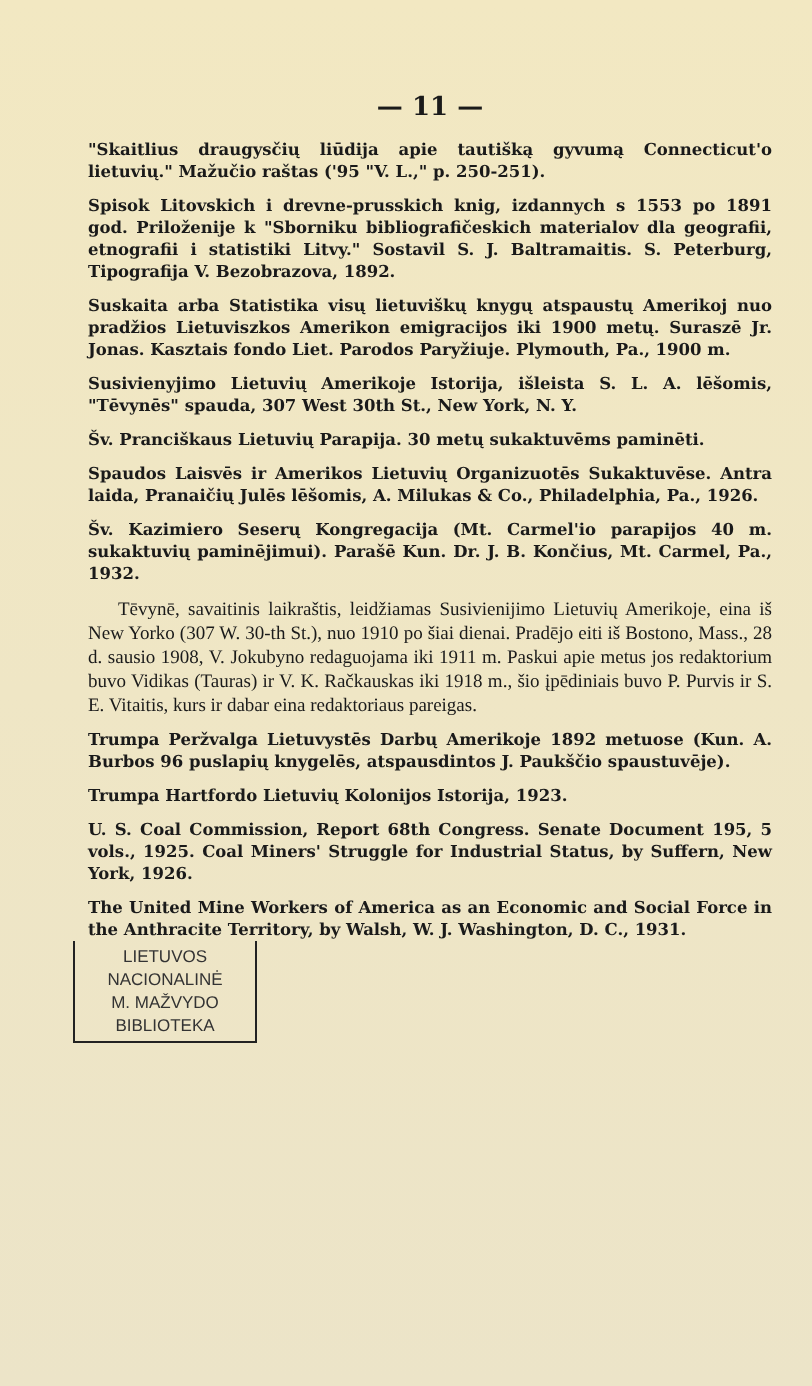— 11 —
"Skaitlius draugysčių liūdija apie tautišką gyvumą Connecticut'o lietuvių." Mažučio raštas ('95 "V. L.," p. 250-251).
Spisok Litovskich i drevne-prusskich knig, izdannych s 1553 po 1891 god. Priloženije k "Sborniku bibliografičeskich materialov dla geografii, etnografii i statistiki Litvy." Sostavil S. J. Baltramaitis. S. Peterburg, Tipografija V. Bezobrazova, 1892.
Suskaita arba Statistika visų lietuviškų knygų atspaustų Amerikoj nuo pradžios Lietuviszkos Amerikon emigracijos iki 1900 metų. Suraszē Jr. Jonas. Kasztais fondo Liet. Parodos Paryžiuje. Plymouth, Pa., 1900 m.
Susivienyjimo Lietuvių Amerikoje Istorija, išleista S. L. A. lēšomis, "Tēvynēs" spauda, 307 West 30th St., New York, N. Y.
Šv. Pranciškaus Lietuvių Parapija. 30 metų sukaktuvēms paminēti.
Spaudos Laisvēs ir Amerikos Lietuvių Organizuotēs Sukaktuvēse. Antra laida, Pranaičių Julēs lēšomis, A. Milukas & Co., Philadelphia, Pa., 1926.
Šv. Kazimiero Seserų Kongregacija (Mt. Carmel'io parapijos 40 m. sukaktuvių paminējimui). Parašē Kun. Dr. J. B. Končius, Mt. Carmel, Pa., 1932.
Tēvynē, savaitinis laikraštis, leidžiamas Susivienijimo Lietuvių Amerikoje, eina iš New Yorko (307 W. 30-th St.), nuo 1910 po šiai dienai. Pradējo eiti iš Bostono, Mass., 28 d. sausio 1908, V. Jokubyno redaguojama iki 1911 m. Paskui apie metus jos redaktorium buvo Vidikas (Tauras) ir V. K. Račkauskas iki 1918 m., šio įpēdiniais buvo P. Purvis ir S. E. Vitaitis, kurs ir dabar eina redaktoriaus pareigas.
Trumpa Peržvalga Lietuvystēs Darbų Amerikoje 1892 metuose (Kun. A. Burbos 96 puslapių knygelēs, atspausdintos J. Paukščio spaustuvēje).
Trumpa Hartfordo Lietuvių Kolonijos Istorija, 1923.
U. S. Coal Commission, Report 68th Congress. Senate Document 195, 5 vols., 1925. Coal Miners' Struggle for Industrial Status, by Suffern, New York, 1926.
The United Mine Workers of America as an Economic and Social Force in the Anthracite Territory, by Walsh, W. J. Washington, D. C., 1931.
LIETUVOS
NACIONALINĖ
M. MAŽVYDO
BIBLIOTEKA